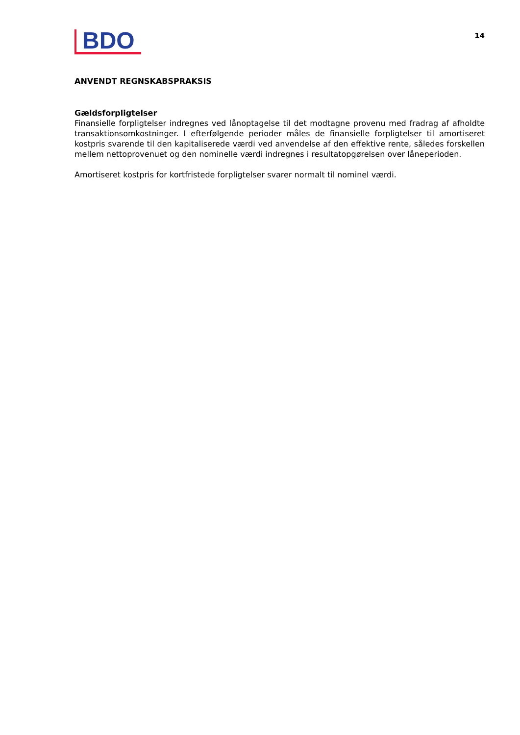BDO
14
ANVENDT REGNSKABSPRAKSIS
Gældsforpligtelser
Finansielle forpligtelser indregnes ved lånoptagelse til det modtagne provenu med fradrag af afholdte transaktionsomkostninger. I efterfølgende perioder måles de finansielle forpligtelser til amortiseret kostpris svarende til den kapitaliserede værdi ved anvendelse af den effektive rente, således forskellen mellem nettoprovenuet og den nominelle værdi indregnes i resultatopgørelsen over låneperioden.
Amortiseret kostpris for kortfristede forpligtelser svarer normalt til nominel værdi.